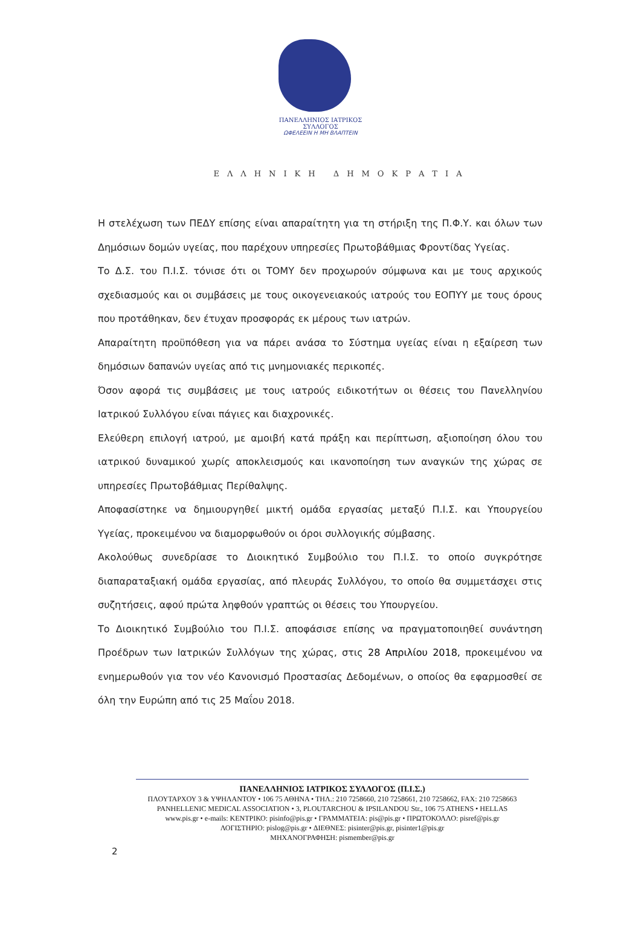ΠΑΝΕΛΛΗΝΙΟΣ ΙΑΤΡΙΚΟΣ ΣΥΛΛΟΓΟΣ
ΩΦΕΛΕΕΙΝ Η ΜΗ ΒΛΑΠΤΕΙΝ
ΕΛΛΗΝΙΚΗ ΔΗΜΟΚΡΑΤΙΑ
Η στελέχωση των ΠΕΔΥ επίσης είναι απαραίτητη για τη στήριξη της Π.Φ.Υ. και όλων των Δημόσιων δομών υγείας, που παρέχουν υπηρεσίες Πρωτοβάθμιας Φροντίδας Υγείας.
Το Δ.Σ. του Π.Ι.Σ. τόνισε ότι οι ΤΟΜΥ δεν προχωρούν σύμφωνα και με τους αρχικούς σχεδιασμούς και οι συμβάσεις με τους οικογενειακούς ιατρούς του ΕΟΠΥΥ με τους όρους που προτάθηκαν, δεν έτυχαν προσφοράς εκ μέρους των ιατρών.
Απαραίτητη προϋπόθεση για να πάρει ανάσα το Σύστημα υγείας είναι η εξαίρεση των δημόσιων δαπανών υγείας από τις μνημονιακές περικοπές.
Όσον αφορά τις συμβάσεις με τους ιατρούς ειδικοτήτων οι θέσεις του Πανελληνίου Ιατρικού Συλλόγου είναι πάγιες και διαχρονικές.
Ελεύθερη επιλογή ιατρού, με αμοιβή κατά πράξη και περίπτωση, αξιοποίηση όλου του ιατρικού δυναμικού χωρίς αποκλεισμούς και ικανοποίηση των αναγκών της χώρας σε υπηρεσίες Πρωτοβάθμιας Περίθαλψης.
Αποφασίστηκε να δημιουργηθεί μικτή ομάδα εργασίας μεταξύ Π.Ι.Σ. και Υπουργείου Υγείας, προκειμένου να διαμορφωθούν οι όροι συλλογικής σύμβασης.
Ακολούθως συνεδρίασε το Διοικητικό Συμβούλιο του Π.Ι.Σ. το οποίο συγκρότησε διαπαραταξιακή ομάδα εργασίας, από πλευράς Συλλόγου, το οποίο θα συμμετάσχει στις συζητήσεις, αφού πρώτα ληφθούν γραπτώς οι θέσεις του Υπουργείου.
Το Διοικητικό Συμβούλιο του Π.Ι.Σ. αποφάσισε επίσης να πραγματοποιηθεί συνάντηση Προέδρων των Ιατρικών Συλλόγων της χώρας, στις 28 Απριλίου 2018, προκειμένου να ενημερωθούν για τον νέο Κανονισμό Προστασίας Δεδομένων, ο οποίος θα εφαρμοσθεί σε όλη την Ευρώπη από τις 25 Μαΐου 2018.
ΠΑΝΕΛΛΗΝΙΟΣ ΙΑΤΡΙΚΟΣ ΣΥΛΛΟΓΟΣ (Π.Ι.Σ.)
ΠΛΟΥΤΑΡΧΟΥ 3 & ΥΨΗΛΑΝΤΟΥ • 106 75 ΑΘΗΝΑ • ΤΗΛ.: 210 7258660, 210 7258661, 210 7258662, FAX: 210 7258663
PANHELLENIC MEDICAL ASSOCIATION • 3, PLOUTARCHOU & IPSILANDOU Str., 106 75 ATHENS • HELLAS
www.pis.gr • e-mails: ΚΕΝΤΡΙΚΟ: pisinfo@pis.gr • ΓΡΑΜΜΑΤΕΙΑ: pis@pis.gr • ΠΡΩΤΟΚΟΛΛΟ: pisref@pis.gr
ΛΟΓΙΣΤΗΡΙΟ: pislog@pis.gr • ΔΙΕΘΝΕΣ: pisinter@pis.gr, pisinter1@pis.gr
ΜΗΧΑΝΟΓΡΑΦΗΣΗ: pismember@pis.gr
2